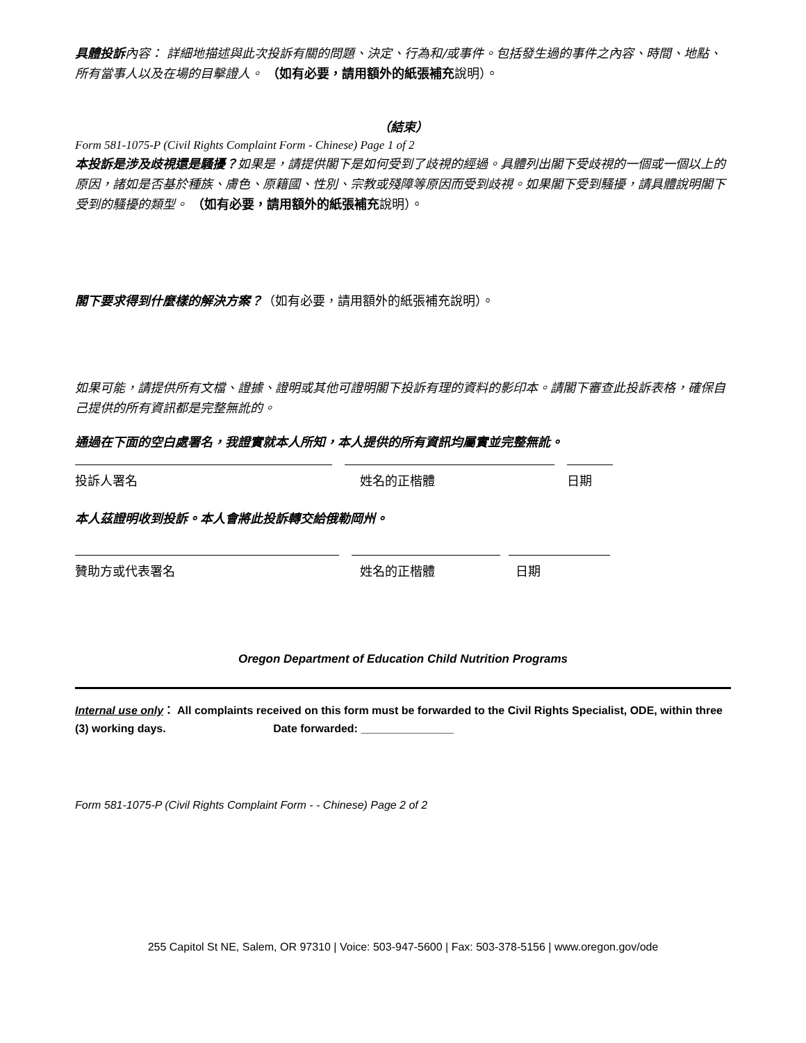具體投訴內容： 詳細地描述與此次投訴有關的問題、決定、行為和/或事件。包括發生過的事件之內容、時間、地點、所有當事人以及在場的目擊證人。 （如有必要，請用額外的紙張補充說明）。
（結束）
Form 581-1075-P (Civil Rights Complaint Form - Chinese) Page 1 of 2
本投訴是涉及歧視還是騷擾？如果是，請提供閣下是如何受到了歧視的經過。具體列出閣下受歧視的一個或一個以上的原因，諸如是否基於種族、膚色、原籍國、性別、宗教或殘障等原因而受到歧視。如果閣下受到騷擾，請具體說明閣下受到的騷擾的類型。 （如有必要，請用額外的紙張補充說明）。
閣下要求得到什麼樣的解決方案？（如有必要，請用額外的紙張補充說明）。
如果可能，請提供所有文檔、證據、證明或其他可證明閣下投訴有理的資料的影印本。請閣下審查此投訴表格，確保自己提供的所有資訊都是完整無訛的。
通過在下面的空白處署名，我證實就本人所知，本人提供的所有資訊均屬實並完整無訛。
投訴人署名 姓名的正楷體 日期
本人茲證明收到投訴。本人會將此投訴轉交給俄勒岡州。
贊助方或代表署名 姓名的正楷體 日期
Oregon Department of Education Child Nutrition Programs
Internal use only： All complaints received on this form must be forwarded to the Civil Rights Specialist, ODE, within three (3) working days. Date forwarded: _______________
Form 581-1075-P (Civil Rights Complaint Form - - Chinese) Page 2 of 2
255 Capitol St NE, Salem, OR 97310 | Voice: 503-947-5600 | Fax: 503-378-5156 | www.oregon.gov/ode